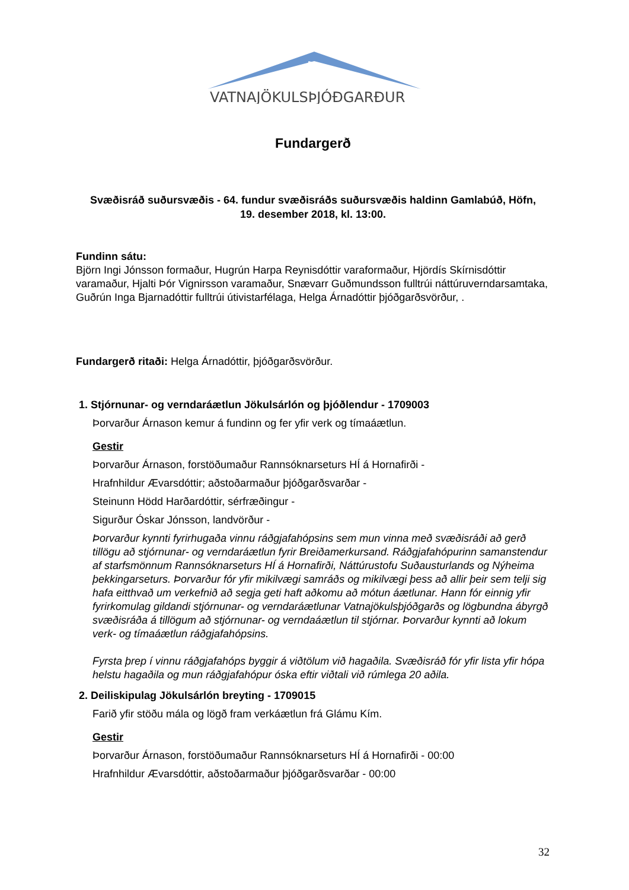VATNAJÖKULSÞJÓÐGARÐUR
Fundargerð
Svæðisráð suðursvæðis - 64. fundur svæðisráðs suðursvæðis haldinn Gamlabúð, Höfn,
19. desember 2018, kl. 13:00.
Fundinn sátu:
Björn Ingi Jónsson formaður, Hugrún Harpa Reynisdóttir varaformaður, Hjördís Skírnisdóttir varamaður, Hjalti Þór Vignirsson varamaður, Snævarr Guðmundsson fulltrúi náttúruverndarsamtaka, Guðrún Inga Bjarnadóttir fulltrúi útivistarfélaga, Helga Árnadóttir þjóðgarðsvörður, .
Fundargerð ritaði: Helga Árnadóttir, þjóðgarðsvörður.
1. Stjórnunar- og verndaráætlun Jökulsárlón og þjóðlendur - 1709003
Þorvarður Árnason kemur á fundinn og fer yfir verk og tímaáætlun.
Gestir
Þorvarður Árnason, forstöðumaður Rannsóknarseturs HÍ á Hornafirði -
Hrafnhildur Ævarsdóttir; aðstoðarmaður þjóðgarðsvarðar -
Steinunn Hödd Harðardóttir, sérfræðingur -
Sigurður Óskar Jónsson, landvörður -
Þorvarður kynnti fyrirhugaða vinnu ráðgjafahópsins sem mun vinna með svæðisráði að gerð tillögu að stjórnunar- og verndaráætlun fyrir Breiðamerkursand. Ráðgjafahópurinn samanstendur af starfsmönnum Rannsóknarseturs HÍ á Hornafirði, Náttúrustofu Suðausturlands og Nýheima þekkingarseturs. Þorvarður fór yfir mikilvægi samráðs og mikilvægi þess að allir þeir sem telji sig hafa eitthvað um verkefnið að segja geti haft aðkomu að mótun áætlunar. Hann fór einnig yfir fyrirkomulag gildandi stjórnunar- og verndaráætlunar Vatnajökulsþjóðgarðs og lögbundna ábyrgð svæðisráða á tillögum að stjórnunar- og verndaáætlun til stjórnar. Þorvarður kynnti að lokum verk- og tímaáætlun ráðgjafahópsins.
Fyrsta þrep í vinnu ráðgjafahóps byggir á viðtölum við hagaðila. Svæðisráð fór yfir lista yfir hópa helstu hagaðila og mun ráðgjafahópur óska eftir viðtali við rúmlega 20 aðila.
2. Deiliskipulag Jökulsárlón breyting - 1709015
Farið yfir stöðu mála og lögð fram verkáætlun frá Glámu Kím.
Gestir
Þorvarður Árnason, forstöðumaður Rannsóknarseturs HÍ á Hornafirði - 00:00
Hrafnhildur Ævarsdóttir, aðstoðarmaður þjóðgarðsvarðar - 00:00
32